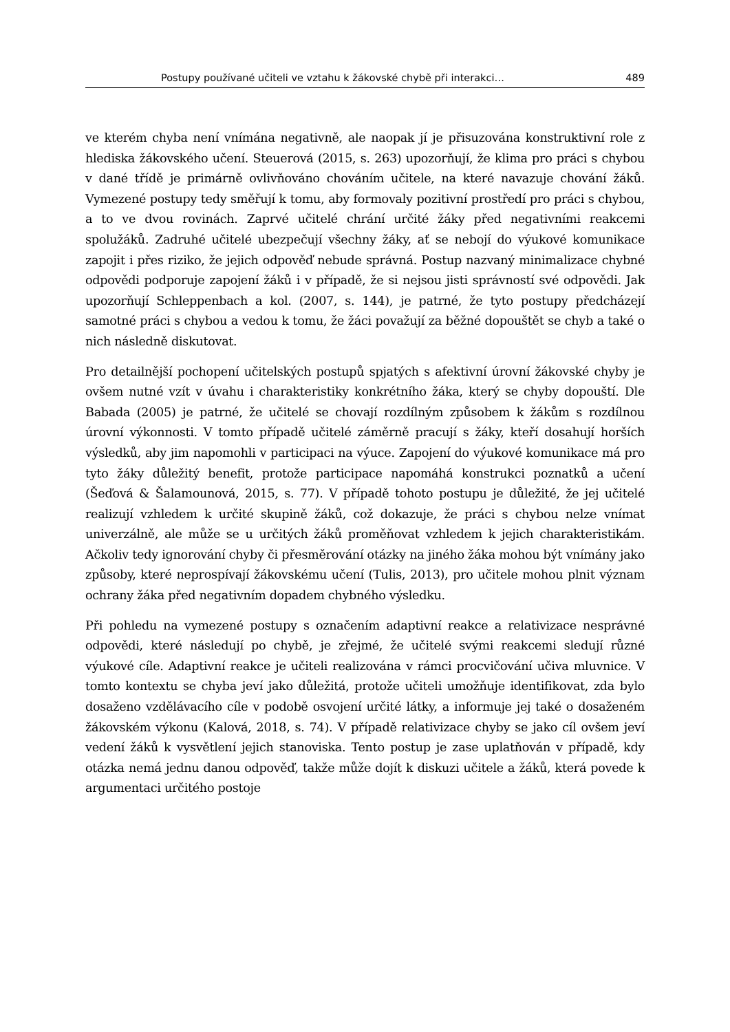Postupy používané učiteli ve vztahu k žákovské chybě při interakci… 489
ve kterém chyba není vnímána negativně, ale naopak jí je přisuzována konstruktivní role z hlediska žákovského učení. Steuerová (2015, s. 263) upozorňují, že klima pro práci s chybou v dané třídě je primárně ovlivňováno chováním učitele, na které navazuje chování žáků. Vymezené postupy tedy směřují k tomu, aby formovaly pozitivní prostředí pro práci s chybou, a to ve dvou rovinách. Zaprvé učitelé chrání určité žáky před negativními reakcemi spolužáků. Zadruhé učitelé ubezpečují všechny žáky, ať se nebojí do výukové komunikace zapojit i přes riziko, že jejich odpověď nebude správná. Postup nazvaný minimalizace chybné odpovědi podporuje zapojení žáků i v případě, že si nejsou jisti správností své odpovědi. Jak upozorňují Schleppenbach a kol. (2007, s. 144), je patrné, že tyto postupy předcházejí samotné práci s chybou a vedou k tomu, že žáci považují za běžné dopouštět se chyb a také o nich následně diskutovat.
Pro detailnější pochopení učitelských postupů spjatých s afektivní úrovní žákovské chyby je ovšem nutné vzít v úvahu i charakteristiky konkrétního žáka, který se chyby dopouští. Dle Babada (2005) je patrné, že učitelé se chovají rozdílným způsobem k žákům s rozdílnou úrovní výkonnosti. V tomto případě učitelé záměrně pracují s žáky, kteří dosahují horších výsledků, aby jim napomohli v participaci na výuce. Zapojení do výukové komunikace má pro tyto žáky důležitý benefit, protože participace napomáhá konstrukci poznatků a učení (Šeďová & Šalamounová, 2015, s. 77). V případě tohoto postupu je důležité, že jej učitelé realizují vzhledem k určité skupině žáků, což dokazuje, že práci s chybou nelze vnímat univerzálně, ale může se u určitých žáků proměňovat vzhledem k jejich charakteristikám. Ačkoliv tedy ignorování chyby či přesměrování otázky na jiného žáka mohou být vnímány jako způsoby, které neprospívají žákovskému učení (Tulis, 2013), pro učitele mohou plnit význam ochrany žáka před negativním dopadem chybného výsledku.
Při pohledu na vymezené postupy s označením adaptivní reakce a relativizace nesprávné odpovědi, které následují po chybě, je zřejmé, že učitelé svými reakcemi sledují různé výukové cíle. Adaptivní reakce je učiteli realizována v rámci procvičování učiva mluvnice. V tomto kontextu se chyba jeví jako důležitá, protože učiteli umožňuje identifikovat, zda bylo dosaženo vzdělávacího cíle v podobě osvojení určité látky, a informuje jej také o dosaženém žákovském výkonu (Kalová, 2018, s. 74). V případě relativizace chyby se jako cíl ovšem jeví vedení žáků k vysvětlení jejich stanoviska. Tento postup je zase uplatňován v případě, kdy otázka nemá jednu danou odpověď, takže může dojít k diskuzi učitele a žáků, která povede k argumentaci určitého postoje